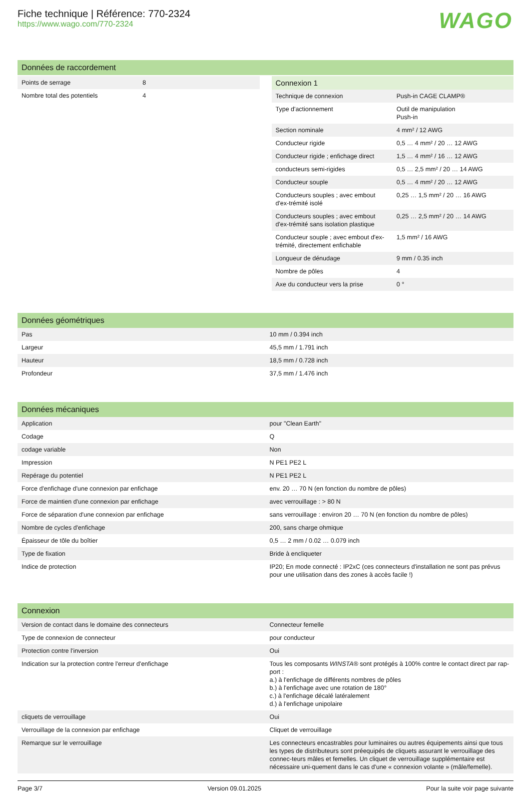Fiche technique | Référence: 770-2324
https://www.wago.com/770-2324
WAGO
Données de raccordement
| Points de serrage | 8 |
| Nombre total des potentiels | 4 |
Connexion 1
| Technique de connexion | Push-in CAGE CLAMP® |
| Type d'actionnement | Outil de manipulation Push-in |
| Section nominale | 4 mm² / 12 AWG |
| Conducteur rigide | 0,5 … 4 mm² / 20 … 12 AWG |
| Conducteur rigide ; enfichage direct | 1,5 … 4 mm² / 16 … 12 AWG |
| conducteurs semi-rigides | 0,5 … 2,5 mm² / 20 … 14 AWG |
| Conducteur souple | 0,5 … 4 mm² / 20 … 12 AWG |
| Conducteurs souples ; avec embout d'ex-trémité isolé | 0,25 … 1,5 mm² / 20 … 16 AWG |
| Conducteurs souples ; avec embout d'ex-trémité sans isolation plastique | 0,25 … 2,5 mm² / 20 … 14 AWG |
| Conducteur souple ; avec embout d'ex-trémité, directement enfichable | 1,5 mm² / 16 AWG |
| Longueur de dénudage | 9 mm / 0.35 inch |
| Nombre de pôles | 4 |
| Axe du conducteur vers la prise | 0 ° |
Données géométriques
| Pas | 10 mm / 0.394 inch |
| Largeur | 45,5 mm / 1.791 inch |
| Hauteur | 18,5 mm / 0.728 inch |
| Profondeur | 37,5 mm / 1.476 inch |
Données mécaniques
| Application | pour "Clean Earth" |
| Codage | Q |
| codage variable | Non |
| Impression | N PE1 PE2 L |
| Repérage du potentiel | N PE1 PE2 L |
| Force d'enfichage d'une connexion par enfichage | env. 20 … 70 N (en fonction du nombre de pôles) |
| Force de maintien d'une connexion par enfichage | avec verrouillage : > 80 N |
| Force de séparation d'une connexion par enfichage | sans verrouillage : environ 20 … 70 N (en fonction du nombre de pôles) |
| Nombre de cycles d'enfichage | 200, sans charge ohmique |
| Épaisseur de tôle du boîtier | 0,5 … 2 mm / 0.02 … 0.079 inch |
| Type de fixation | Bride à encliqueter |
| Indice de protection | IP20; En mode connecté : IP2xC (ces connecteurs d'installation ne sont pas prévus pour une utilisation dans des zones à accès facile !) |
Connexion
| Version de contact dans le domaine des connecteurs | Connecteur femelle |
| Type de connexion de connecteur | pour conducteur |
| Protection contre l'inversion | Oui |
| Indication sur la protection contre l'erreur d'enfichage | Tous les composants WINSTA ® sont protégés à 100% contre le contact direct par rap-port : a.) à l'enfichage de différents nombres de pôles b.) à l'enfichage avec une rotation de 180° c.) à l'enfichage décalé latéralement d.) à l'enfichage unipolaire |
| cliquets de verrouillage | Oui |
| Verrouillage de la connexion par enfichage | Cliquet de verrouillage |
| Remarque sur le verrouillage | Les connecteurs encastrables pour luminaires ou autres équipements ainsi que tous les types de distributeurs sont préequipés de cliquets assurant le verrouillage des connec-teurs mâles et femelles. Un cliquet de verrouillage supplémentaire est nécessaire uni-quement dans le cas d'une « connexion volante » (mâle/femelle). |
Page 3/7 Version 09.01.2025 Pour la suite voir page suivante